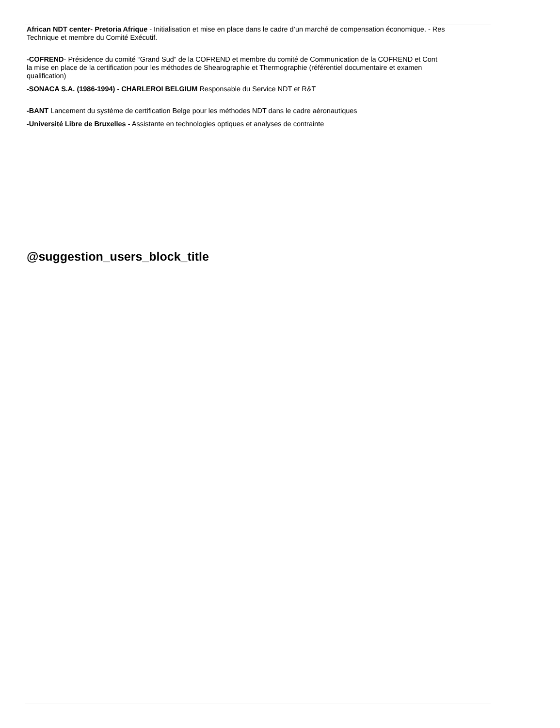African NDT center- Pretoria Afrique - Initialisation et mise en place dans le cadre d’un marché de compensation économique. - Res
Technique et membre du Comité Exécutif.
-COFREND- Présidence du comité “Grand Sud” de la COFREND et membre du comité de Communication de la COFREND et Cont
la mise en place de la certification pour les méthodes de Shearographie et Thermographie (référentiel documentaire et examen
qualification)
-SONACA S.A. (1986-1994) - CHARLEROI BELGIUM Responsable du Service NDT et R&T
-BANT Lancement du système de certification Belge pour les méthodes NDT dans le cadre aéronautiques
-Université Libre de Bruxelles - Assistante en technologies optiques et analyses de contrainte
@suggestion_users_block_title